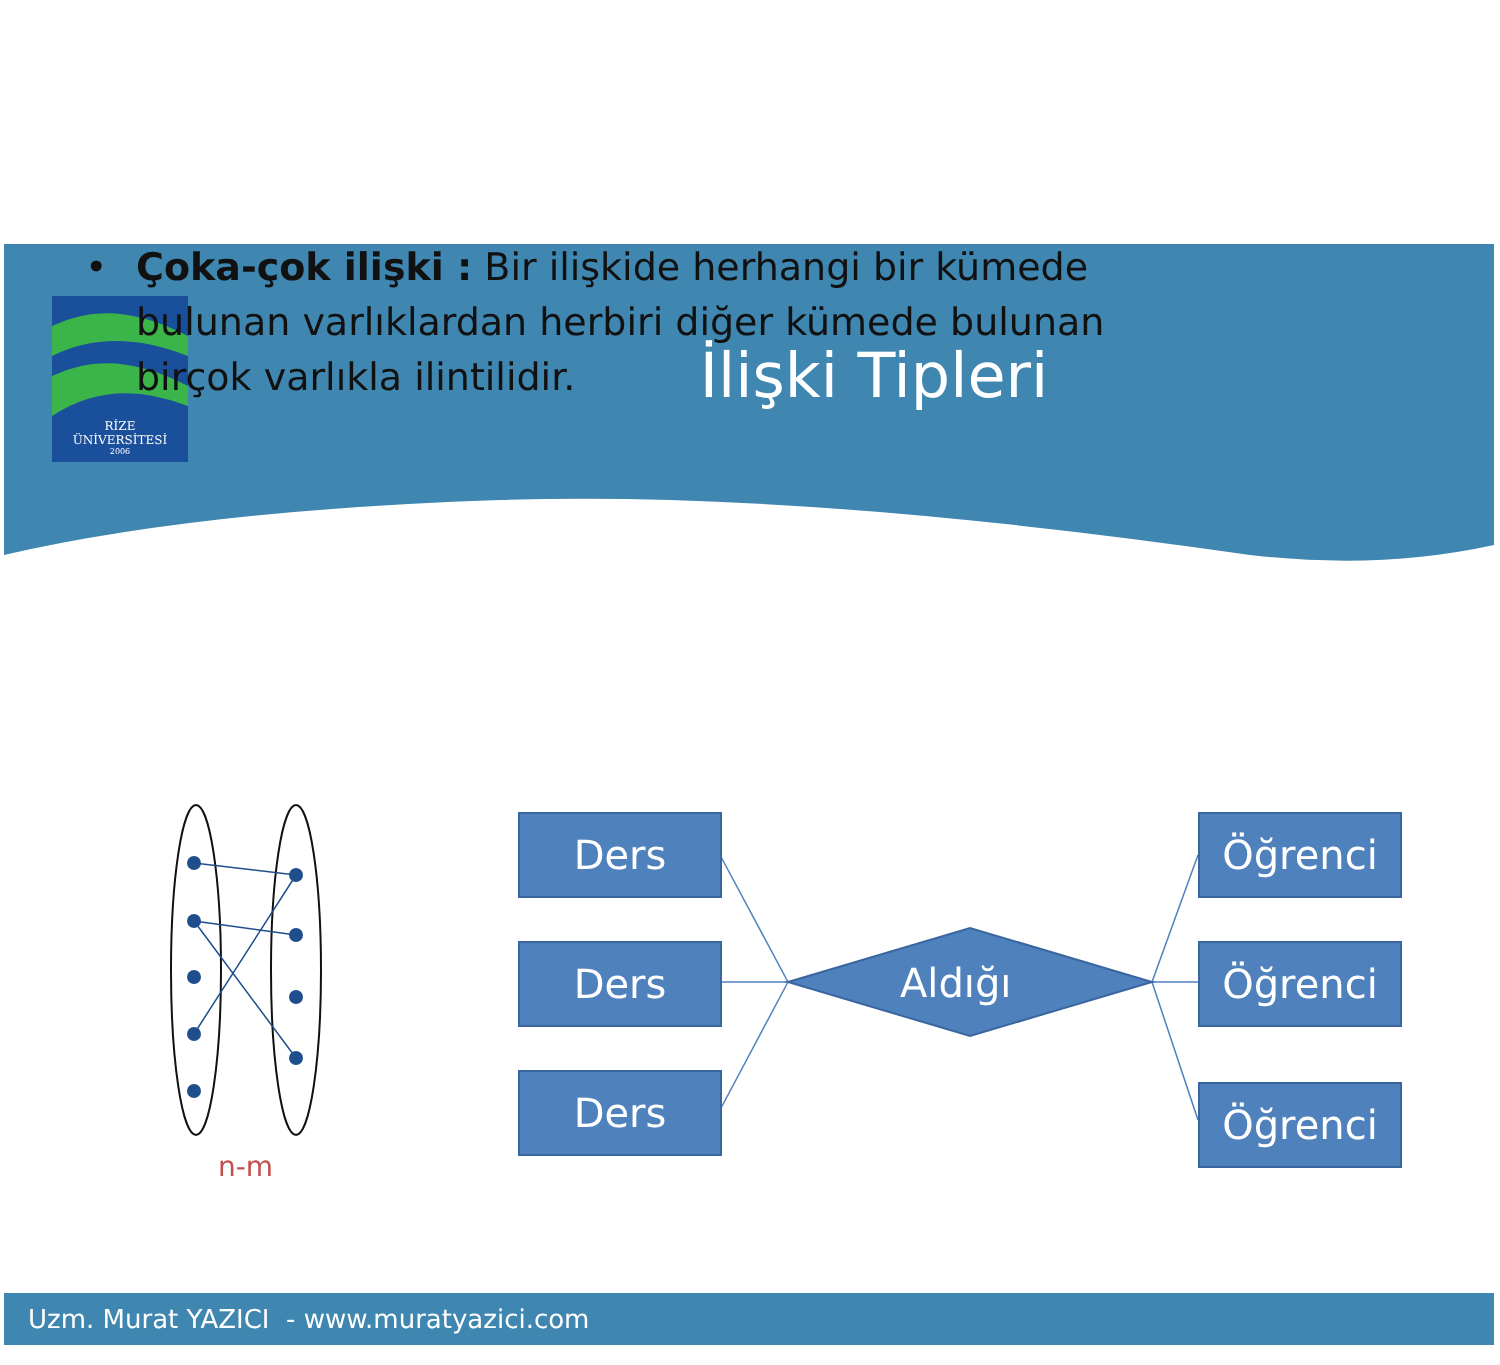RİZE
ÜNİVERSİTESİ
2006
İlişki Tipleri
• Çoka-çok ilişki : Bir ilişkide herhangi bir kümede bulunan varlıklardan herbiri diğer kümede bulunan birçok varlıkla ilintilidir.
Ders
Ders
Ders
Aldığı
Öğrenci
Öğrenci
Öğrenci
n-m
Uzm. Murat YAZICI - www.muratyazici.com